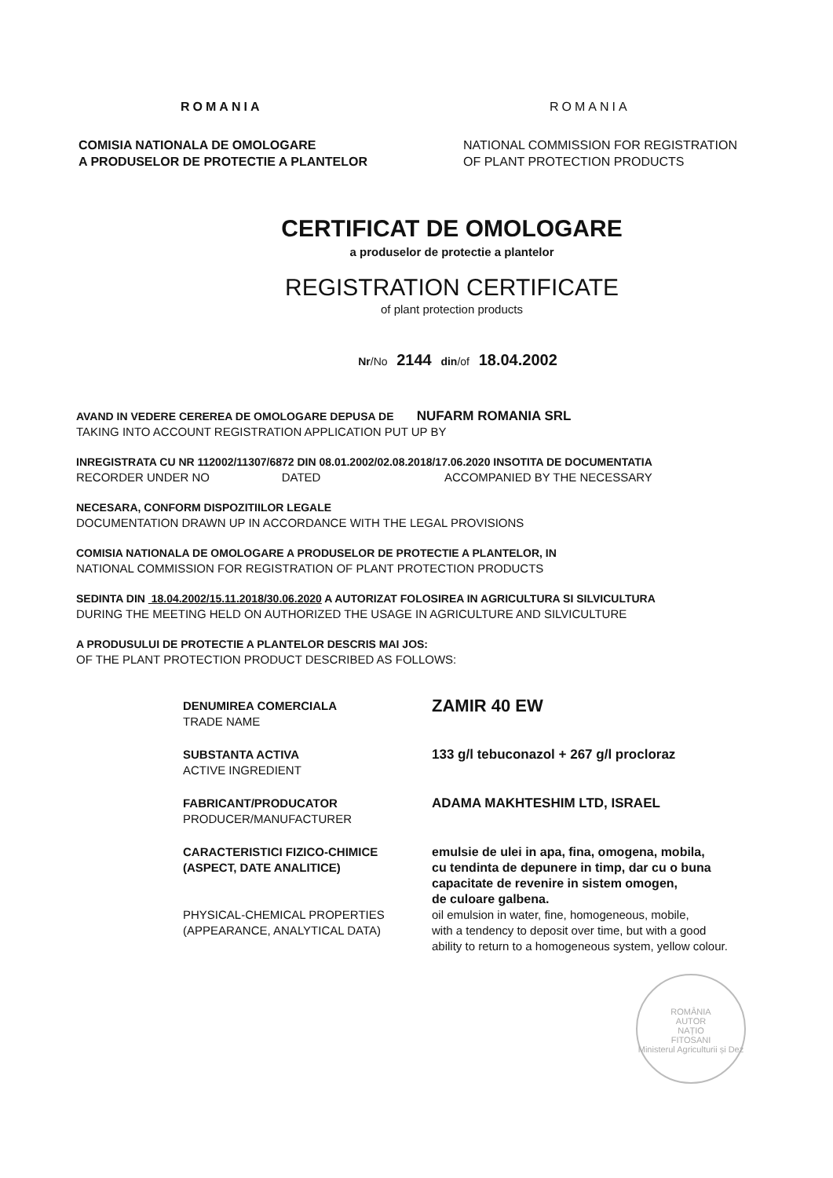ROMANIA
COMISIA NATIONALA DE OMOLOGARE
A PRODUSELOR DE PROTECTIE A PLANTELOR
ROMANIA
NATIONAL COMMISSION FOR REGISTRATION
OF PLANT PROTECTION PRODUCTS
CERTIFICAT DE OMOLOGARE
a produselor de protectie a plantelor
REGISTRATION CERTIFICATE
of plant protection products
Nr/No 2144 din/of 18.04.2002
AVAND IN VEDERE CEREREA DE OMOLOGARE DEPUSA DE NUFARM ROMANIA SRL
TAKING INTO ACCOUNT REGISTRATION APPLICATION PUT UP BY
INREGISTRATA CU NR 112002/11307/6872 DIN 08.01.2002/02.08.2018/17.06.2020 INSOTITA DE DOCUMENTATIA
RECORDER UNDER NO DATED ACCOMPANIED BY THE NECESSARY
NECESARA, CONFORM DISPOZITIILOR LEGALE
DOCUMENTATION DRAWN UP IN ACCORDANCE WITH THE LEGAL PROVISIONS
COMISIA NATIONALA DE OMOLOGARE A PRODUSELOR DE PROTECTIE A PLANTELOR, IN
NATIONAL COMMISSION FOR REGISTRATION OF PLANT PROTECTION PRODUCTS
SEDINTA DIN 18.04.2002/15.11.2018/30.06.2020 A AUTORIZAT FOLOSIREA IN AGRICULTURA SI SILVICULTURA
DURING THE MEETING HELD ON AUTHORIZED THE USAGE IN AGRICULTURE AND SILVICULTURE
A PRODUSULUI DE PROTECTIE A PLANTELOR DESCRIS MAI JOS:
OF THE PLANT PROTECTION PRODUCT DESCRIBED AS FOLLOWS:
DENUMIREA COMERCIALA
TRADE NAME
ZAMIR 40 EW
SUBSTANTA ACTIVA
ACTIVE INGREDIENT
133 g/l tebuconazol + 267 g/l procloraz
FABRICANT/PRODUCATOR
PRODUCER/MANUFACTURER
ADAMA MAKHTESHIM LTD, ISRAEL
CARACTERISTICI FIZICO-CHIMICE
(ASPECT, DATE ANALITICE)
PHYSICAL-CHEMICAL PROPERTIES
(APPEARANCE, ANALYTICAL DATA)
emulsie de ulei in apa, fina, omogena, mobila,
cu tendinta de depunere in timp, dar cu o buna
capacitate de revenire in sistem omogen,
de culoare galbena.
oil emulsion in water, fine, homogeneous, mobile,
with a tendency to deposit over time, but with a good
ability to return to a homogeneous system, yellow colour.
ROMÂNIA
AUTOR
NAȚIO
FITOSANI
Ministerul Agriculturii și Dez